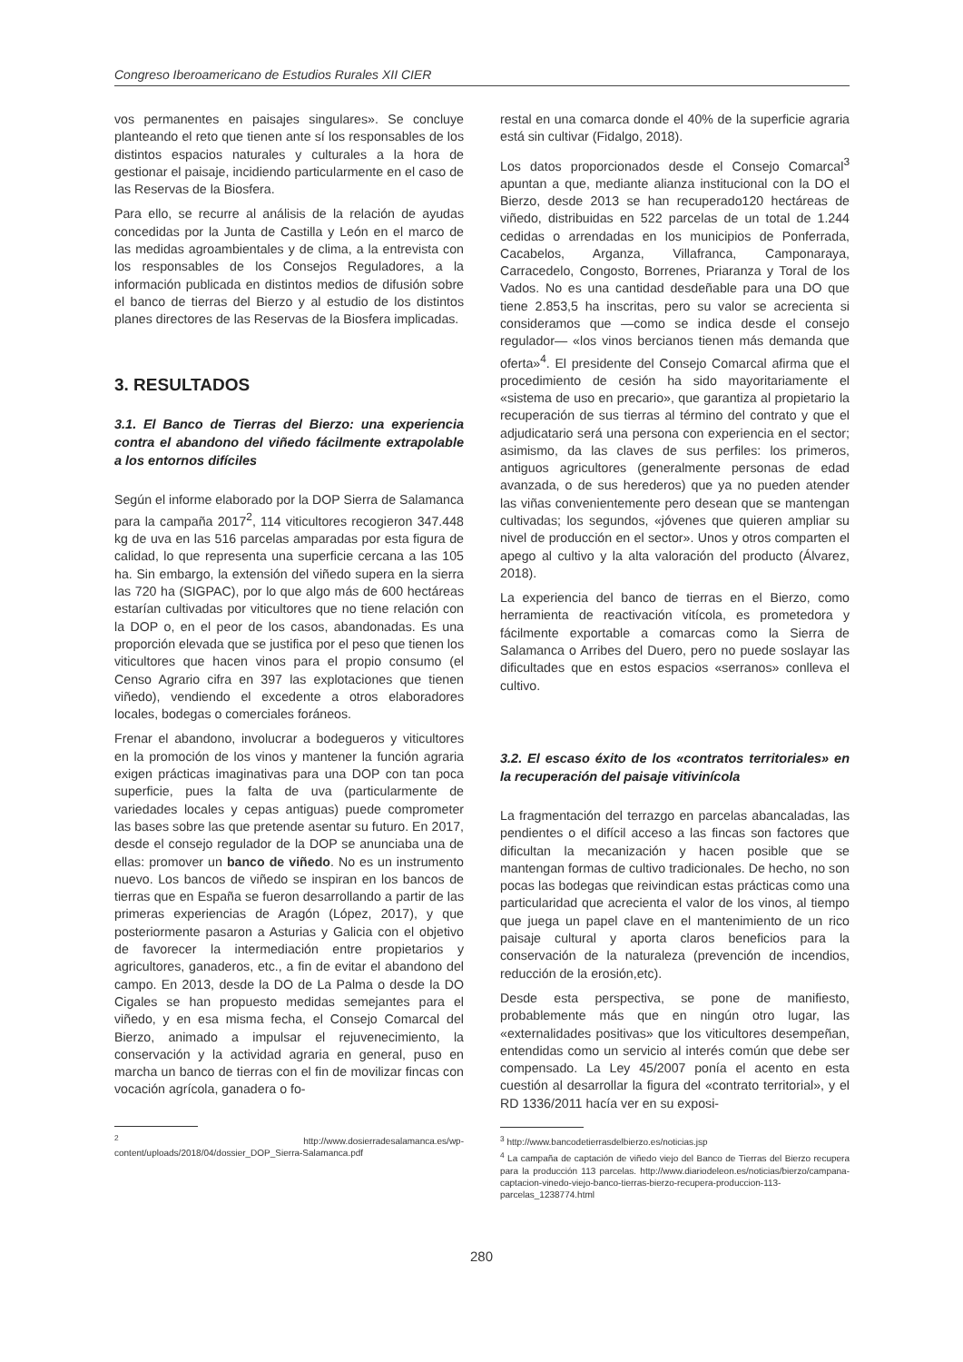Congreso Iberoamericano de Estudios Rurales XII CIER
vos permanentes en paisajes singulares». Se concluye planteando el reto que tienen ante sí los responsables de los distintos espacios naturales y culturales a la hora de gestionar el paisaje, incidiendo particularmente en el caso de las Reservas de la Biosfera.
Para ello, se recurre al análisis de la relación de ayudas concedidas por la Junta de Castilla y León en el marco de las medidas agroambientales y de clima, a la entrevista con los responsables de los Consejos Reguladores, a la información publicada en distintos medios de difusión sobre el banco de tierras del Bierzo y al estudio de los distintos planes directores de las Reservas de la Biosfera implicadas.
3. RESULTADOS
3.1. El Banco de Tierras del Bierzo: una experiencia contra el abandono del viñedo fácilmente extrapolable a los entornos difíciles
Según el informe elaborado por la DOP Sierra de Salamanca para la campaña 2017<sup>2</sup>, 114 viticultores recogieron 347.448 kg de uva en las 516 parcelas amparadas por esta figura de calidad, lo que representa una superficie cercana a las 105 ha. Sin embargo, la extensión del viñedo supera en la sierra las 720 ha (SIGPAC), por lo que algo más de 600 hectáreas estarían cultivadas por viticultores que no tiene relación con la DOP o, en el peor de los casos, abandonadas. Es una proporción elevada que se justifica por el peso que tienen los viticultores que hacen vinos para el propio consumo (el Censo Agrario cifra en 397 las explotaciones que tienen viñedo), vendiendo el excedente a otros elaboradores locales, bodegas o comerciales foráneos.
Frenar el abandono, involucrar a bodegueros y viticultores en la promoción de los vinos y mantener la función agraria exigen prácticas imaginativas para una DOP con tan poca superficie, pues la falta de uva (particularmente de variedades locales y cepas antiguas) puede comprometer las bases sobre las que pretende asentar su futuro. En 2017, desde el consejo regulador de la DOP se anunciaba una de ellas: promover un banco de viñedo. No es un instrumento nuevo. Los bancos de viñedo se inspiran en los bancos de tierras que en España se fueron desarrollando a partir de las primeras experiencias de Aragón (López, 2017), y que posteriormente pasaron a Asturias y Galicia con el objetivo de favorecer la intermediación entre propietarios y agricultores, ganaderos, etc., a fin de evitar el abandono del campo. En 2013, desde la DO de La Palma o desde la DO Cigales se han propuesto medidas semejantes para el viñedo, y en esa misma fecha, el Consejo Comarcal del Bierzo, animado a impulsar el rejuvenecimiento, la conservación y la actividad agraria en general, puso en marcha un banco de tierras con el fin de movilizar fincas con vocación agrícola, ganadera o fo-
<sup>2</sup> http://www.dosierradesalamanca.es/wp-content/uploads/2018/04/dossier_DOP_Sierra-Salamanca.pdf
restal en una comarca donde el 40% de la superficie agraria está sin cultivar (Fidalgo, 2018).
Los datos proporcionados desde el Consejo Comarcal<sup>3</sup> apuntan a que, mediante alianza institucional con la DO el Bierzo, desde 2013 se han recuperado120 hectáreas de viñedo, distribuidas en 522 parcelas de un total de 1.244 cedidas o arrendadas en los municipios de Ponferrada, Cacabelos, Arganza, Villafranca, Camponaraya, Carracedelo, Congosto, Borrenes, Priaranza y Toral de los Vados. No es una cantidad desdeñable para una DO que tiene 2.853,5 ha inscritas, pero su valor se acrecienta si consideramos que —como se indica desde el consejo regulador— «los vinos bercianos tienen más demanda que oferta»<sup>4</sup>. El presidente del Consejo Comarcal afirma que el procedimiento de cesión ha sido mayoritariamente el «sistema de uso en precario», que garantiza al propietario la recuperación de sus tierras al término del contrato y que el adjudicatario será una persona con experiencia en el sector; asimismo, da las claves de sus perfiles: los primeros, antiguos agricultores (generalmente personas de edad avanzada, o de sus herederos) que ya no pueden atender las viñas convenientemente pero desean que se mantengan cultivadas; los segundos, «jóvenes que quieren ampliar su nivel de producción en el sector». Unos y otros comparten el apego al cultivo y la alta valoración del producto (Álvarez, 2018).
La experiencia del banco de tierras en el Bierzo, como herramienta de reactivación vitícola, es prometedora y fácilmente exportable a comarcas como la Sierra de Salamanca o Arribes del Duero, pero no puede soslayar las dificultades que en estos espacios «serranos» conlleva el cultivo.
3.2. El escaso éxito de los «contratos territoriales» en la recuperación del paisaje vitivinícola
La fragmentación del terrazgo en parcelas abancaladas, las pendientes o el difícil acceso a las fincas son factores que dificultan la mecanización y hacen posible que se mantengan formas de cultivo tradicionales. De hecho, no son pocas las bodegas que reivindican estas prácticas como una particularidad que acrecienta el valor de los vinos, al tiempo que juega un papel clave en el mantenimiento de un rico paisaje cultural y aporta claros beneficios para la conservación de la naturaleza (prevención de incendios, reducción de la erosión,etc).
Desde esta perspectiva, se pone de manifiesto, probablemente más que en ningún otro lugar, las «externalidades positivas» que los viticultores desempeñan, entendidas como un servicio al interés común que debe ser compensado. La Ley 45/2007 ponía el acento en esta cuestión al desarrollar la figura del «contrato territorial», y el RD 1336/2011 hacía ver en su exposi-
<sup>3</sup> http://www.bancodetierrasdelbierzo.es/noticias.jsp
<sup>4</sup> La campaña de captación de viñedo viejo del Banco de Tierras del Bierzo recupera para la producción 113 parcelas. http://www.diariodeleon.es/noticias/bierzo/campana-captacion-vinedo-viejo-banco-tierras-bierzo-recupera-produccion-113-parcelas_1238774.html
280